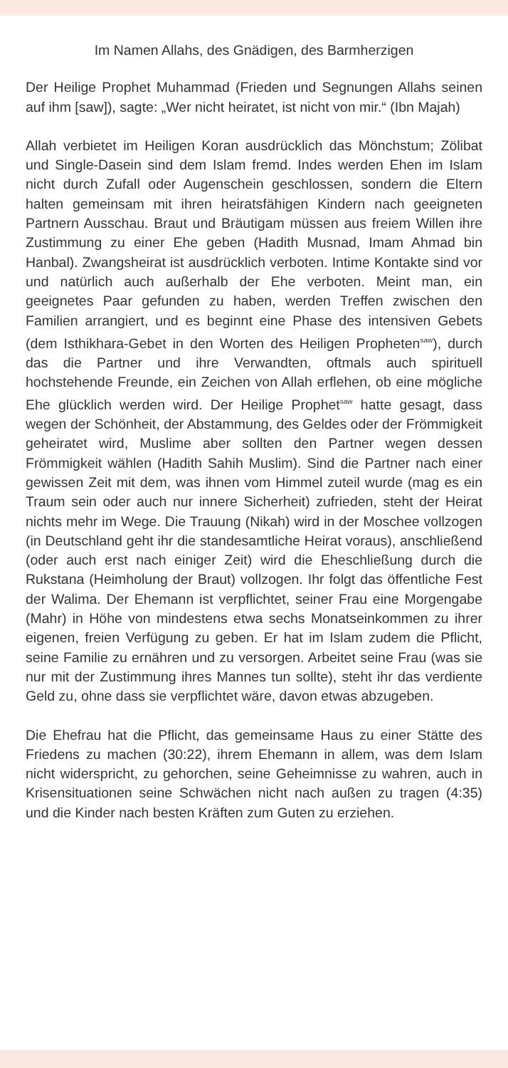Im Namen Allahs, des Gnädigen, des Barmherzigen
Der Heilige Prophet Muhammad (Frieden und Segnungen Allahs seinen auf ihm [saw]), sagte: „Wer nicht heiratet, ist nicht von mir.“ (Ibn Majah)
Allah verbietet im Heiligen Koran ausdrücklich das Mönchstum; Zölibat und Single-Dasein sind dem Islam fremd. Indes werden Ehen im Islam nicht durch Zufall oder Augenschein geschlossen, sondern die Eltern halten gemeinsam mit ihren heiratsfähigen Kindern nach geeigneten Partnern Ausschau. Braut und Bräutigam müssen aus freiem Willen ihre Zustimmung zu einer Ehe geben (Hadith Musnad, Imam Ahmad bin Hanbal). Zwangsheirat ist ausdrücklich verboten. Intime Kontakte sind vor und natürlich auch außerhalb der Ehe verboten. Meint man, ein geeignetes Paar gefunden zu haben, werden Treffen zwischen den Familien arrangiert, und es beginnt eine Phase des intensiven Gebets (dem Isthikhara-Gebet in den Worten des Heiligen Propheten<sup>saw</sup>), durch das die Partner und ihre Verwandten, oftmals auch spirituell hochstehende Freunde, ein Zeichen von Allah erflehen, ob eine mögliche Ehe glücklich werden wird. Der Heilige Prophet<sup>saw</sup> hatte gesagt, dass wegen der Schönheit, der Abstammung, des Geldes oder der Frömmigkeit geheiratet wird, Muslime aber sollten den Partner wegen dessen Frömmigkeit wählen (Hadith Sahih Muslim). Sind die Partner nach einer gewissen Zeit mit dem, was ihnen vom Himmel zuteil wurde (mag es ein Traum sein oder auch nur innere Sicherheit) zufrieden, steht der Heirat nichts mehr im Wege. Die Trauung (Nikah) wird in der Moschee vollzogen (in Deutschland geht ihr die standesamtliche Heirat voraus), anschließend (oder auch erst nach einiger Zeit) wird die Eheschließung durch die Rukstana (Heimholung der Braut) vollzogen. Ihr folgt das öffentliche Fest der Walima. Der Ehemann ist verpflichtet, seiner Frau eine Morgengabe (Mahr) in Höhe von mindestens etwa sechs Monatseinkommen zu ihrer eigenen, freien Verfügung zu geben. Er hat im Islam zudem die Pflicht, seine Familie zu ernähren und zu versorgen. Arbeitet seine Frau (was sie nur mit der Zustimmung ihres Mannes tun sollte), steht ihr das verdiente Geld zu, ohne dass sie verpflichtet wäre, davon etwas abzugeben.
Die Ehefrau hat die Pflicht, das gemeinsame Haus zu einer Stätte des Friedens zu machen (30:22), ihrem Ehemann in allem, was dem Islam nicht widerspricht, zu gehorchen, seine Geheimnisse zu wahren, auch in Krisensituationen seine Schwächen nicht nach außen zu tragen (4:35) und die Kinder nach besten Kräften zum Guten zu erziehen.